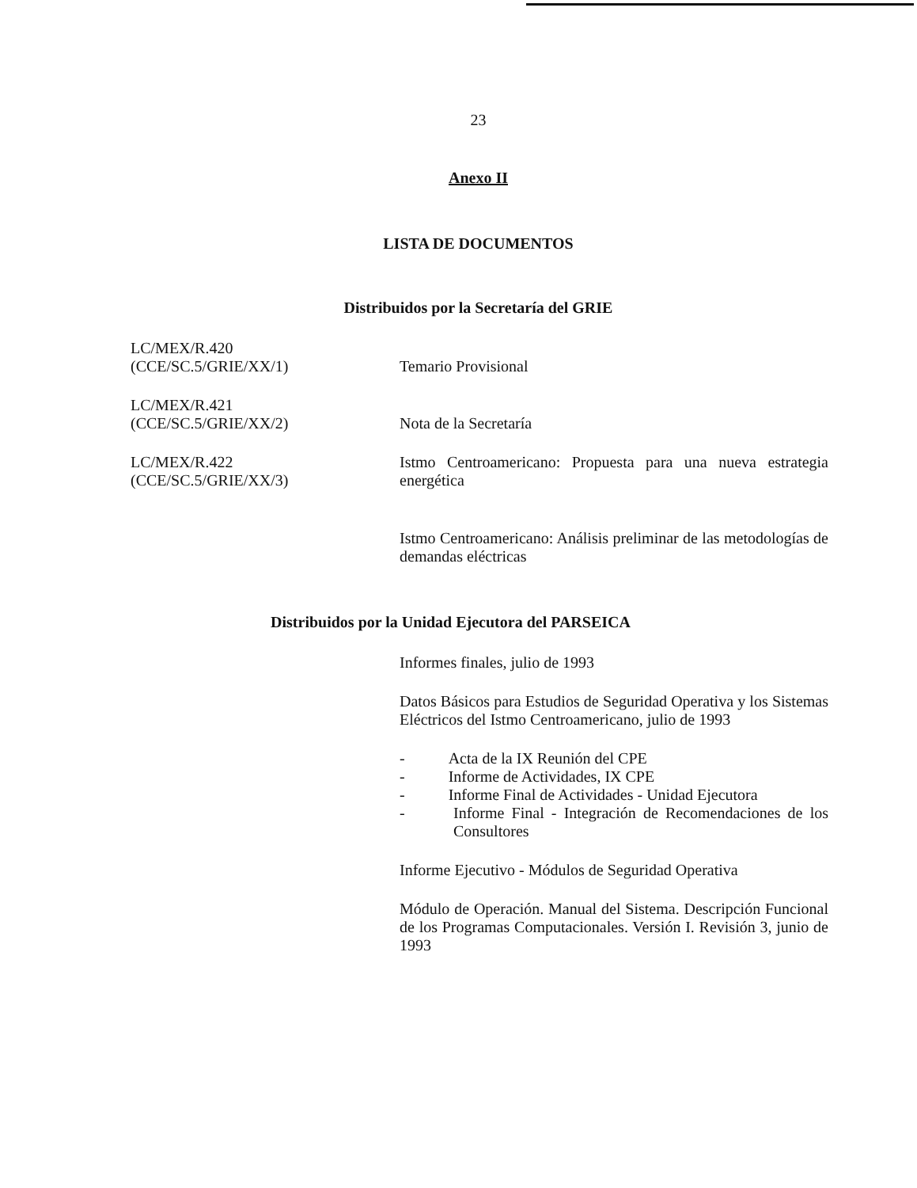23
Anexo II
LISTA DE DOCUMENTOS
Distribuidos por la Secretaría del GRIE
LC/MEX/R.420
(CCE/SC.5/GRIE/XX/1)
Temario Provisional
LC/MEX/R.421
(CCE/SC.5/GRIE/XX/2)
Nota de la Secretaría
LC/MEX/R.422
(CCE/SC.5/GRIE/XX/3)
Istmo Centroamericano: Propuesta para una nueva estrategia energética
Istmo Centroamericano: Análisis preliminar de las metodologías de demandas eléctricas
Distribuidos por la Unidad Ejecutora del PARSEICA
Informes finales, julio de 1993
Datos Básicos para Estudios de Seguridad Operativa y los Sistemas Eléctricos del Istmo Centroamericano, julio de 1993
- Acta de la IX Reunión del CPE
- Informe de Actividades, IX CPE
- Informe Final de Actividades - Unidad Ejecutora
- Informe Final - Integración de Recomendaciones de los Consultores
Informe Ejecutivo - Módulos de Seguridad Operativa
Módulo de Operación. Manual del Sistema. Descripción Funcional de los Programas Computacionales. Versión I. Revisión 3, junio de 1993